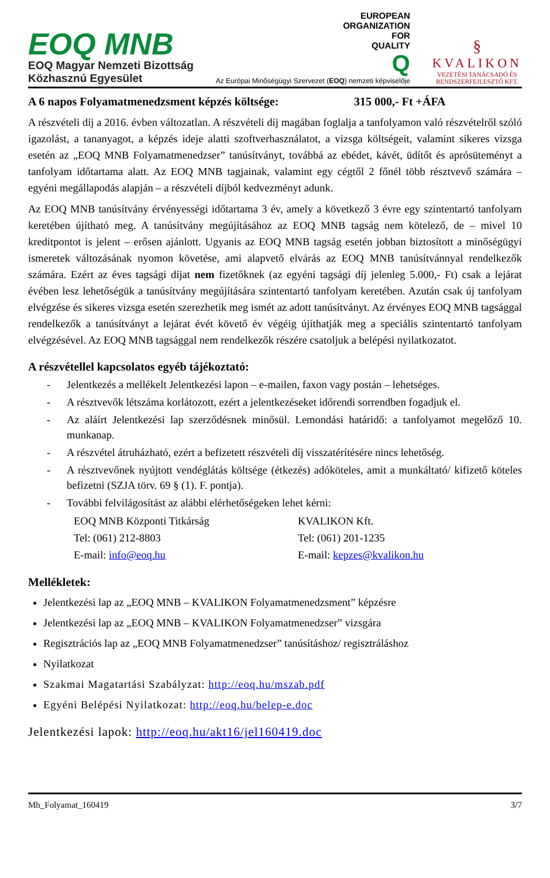EOQ MNB
EOQ Magyar Nemzeti Bizottság
Közhasznú Egyesület
EUROPEAN
ORGANIZATION
FOR
QUALITY
Q
Az Európai Minőségügyi Szervezet (EOQ) nemzeti képviselője
§
KVALIKON
VEZETÉSI TANÁCSADÓ ÉS
RENDSZERFEJLESZTŐ KFT.
A 6 napos Folyamatmenedzsment képzés költsége: 315 000,- Ft +ÁFA
A részvételi díj a 2016. évben változatlan. A részvételi díj magában foglalja a tanfolyamon való részvételről szóló igazolást, a tananyagot, a képzés ideje alatti szoftverhasználatot, a vizsga költségeit, valamint sikeres vizsga esetén az „EOQ MNB Folyamatmenedzser” tanúsítványt, továbbá az ebédet, kávét, üdítőt és aprósüteményt a tanfolyam időtartama alatt. Az EOQ MNB tagjainak, valamint egy cégtől 2 főnél több résztvevő számára – egyéni megállapodás alapján – a részvételi díjból kedvezményt adunk.
Az EOQ MNB tanúsítvány érvényességi időtartama 3 év, amely a következő 3 évre egy szintentartó tanfolyam keretében újítható meg. A tanúsítvány megújításához az EOQ MNB tagság nem kötelező, de – mivel 10 kreditpontot is jelent – erősen ajánlott. Ugyanis az EOQ MNB tagság esetén jobban biztosított a minőségügyi ismeretek változásának nyomon követése, ami alapvető elvárás az EOQ MNB tanúsítvánnyal rendelkezők számára. Ezért az éves tagsági díjat nem fizetőknek (az egyéni tagsági díj jelenleg 5.000,- Ft) csak a lejárat évében lesz lehetőségük a tanúsítvány megújítására szintentartó tanfolyam keretében. Azután csak új tanfolyam elvégzése és sikeres vizsga esetén szerezhetik meg ismét az adott tanúsítványt. Az érvényes EOQ MNB tagsággal rendelkezők a tanúsítványt a lejárat évét követő év végéig újíthatják meg a speciális szintentartó tanfolyam elvégzésével. Az EOQ MNB tagsággal nem rendelkezők részére csatoljuk a belépési nyilatkozatot.
A részvétellel kapcsolatos egyéb tájékoztató:
- Jelentkezés a mellékelt Jelentkezési lapon – e-mailen, faxon vagy postán – lehetséges.
- A résztvevők létszáma korlátozott, ezért a jelentkezéseket időrendi sorrendben fogadjuk el.
- Az aláírt Jelentkezési lap szerződésnek minősül. Lemondási határidő: a tanfolyamot megelőző 10. munkanap.
- A részvétel átruházható, ezért a befizetett részvételi díj visszatérítésére nincs lehetőség.
- A résztvevőnek nyújtott vendéglátás költsége (étkezés) adóköteles, amit a munkáltató/ kifizető köteles befizetni (SZJA törv. 69 § (1). F. pontja).
- További felvilágosítást az alábbi elérhetőségeken lehet kérni:
EOQ MNB Központi Titkárság
Tel: (061) 212-8803
E-mail: info@eoq.hu
KVALIKON Kft.
Tel: (061) 201-1235
E-mail: kepzes@kvalikon.hu
Mellékletek:
Jelentkezési lap az „EOQ MNB – KVALIKON Folyamatmenedzsment” képzésre
Jelentkezési lap az „EOQ MNB – KVALIKON Folyamatmenedzser” vizsgára
Regisztrációs lap az „EOQ MNB Folyamatmenedzser” tanúsításhoz/ regisztráláshoz
Nyilatkozat
Szakmai Magatartási Szabályzat: http://eoq.hu/mszab.pdf
Egyéni Belépési Nyilatkozat: http://eoq.hu/belep-e.doc
Jelentkezési lapok: http://eoq.hu/akt16/jel160419.doc
Mh_Folyamat_160419 3/7